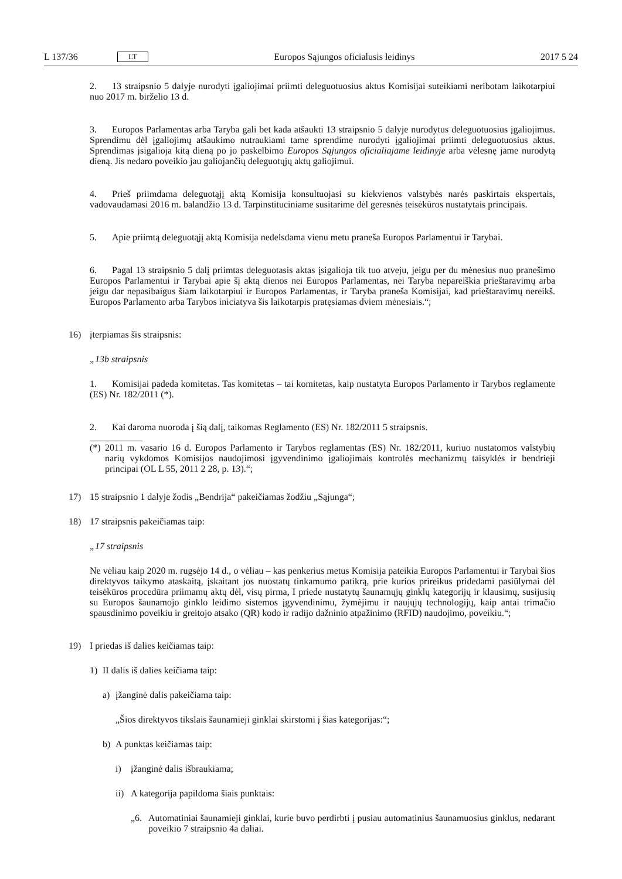L 137/36 LT Europos Sąjungos oficialusis leidinys 2017 5 24
2. 13 straipsnio 5 dalyje nurodyti įgaliojimai priimti deleguotuosius aktus Komisijai suteikiami neribotam laikotarpiui nuo 2017 m. birželio 13 d.
3. Europos Parlamentas arba Taryba gali bet kada atšaukti 13 straipsnio 5 dalyje nurodytus deleguotuosius įgaliojimus. Sprendimu dėl įgaliojimų atšaukimo nutraukiami tame sprendime nurodyti įgaliojimai priimti deleguo­tuosius aktus. Sprendimas įsigalioja kitą dieną po jo paskelbimo Europos Sąjungos oficialiajame leidinyje arba vėlesnę jame nurodytą dieną. Jis nedaro poveikio jau galiojančių deleguotųjų aktų galiojimui.
4. Prieš priimdama deleguotąjį aktą Komisija konsultuojasi su kiekvienos valstybės narės paskirtais ekspertais, vadovaudamasi 2016 m. balandžio 13 d. Tarpinstituciniame susitarime dėl geresnės teisėkūros nustatytais principais.
5. Apie priimtą deleguotąjį aktą Komisija nedelsdama vienu metu praneša Europos Parlamentui ir Tarybai.
6. Pagal 13 straipsnio 5 dalį priimtas deleguotasis aktas įsigalioja tik tuo atveju, jeigu per du mėnesius nuo pranešimo Europos Parlamentui ir Tarybai apie šį aktą dienos nei Europos Parlamentas, nei Taryba nepareiškia prieštaravimų arba jeigu dar nepasibaigus šiam laikotarpiui ir Europos Parlamentas, ir Taryba praneša Komisijai, kad prieštaravimų nereikš. Europos Parlamento arba Tarybos iniciatyva šis laikotarpis pratęsiamas dviem mėnesiais.“;
16) įterpiamas šis straipsnis:
„13b straipsnis
1. Komisijai padeda komitetas. Tas komitetas – tai komitetas, kaip nustatyta Europos Parlamento ir Tarybos reglamente (ES) Nr. 182/2011 (*).
2. Kai daroma nuoroda į šią dalį, taikomas Reglamento (ES) Nr. 182/2011 5 straipsnis.
(*) 2011 m. vasario 16 d. Europos Parlamento ir Tarybos reglamentas (ES) Nr. 182/2011, kuriuo nustatomos valstybių narių vykdomos Komisijos naudojimosi įgyvendinimo įgaliojimais kontrolės mechanizmų taisyklės ir bendrieji principai (OL L 55, 2011 2 28, p. 13).“;
17) 15 straipsnio 1 dalyje žodis „Bendrija“ pakeičiamas žodžiu „Sąjunga“;
18) 17 straipsnis pakeičiamas taip:
„17 straipsnis
Ne vėliau kaip 2020 m. rugsėjo 14 d., o vėliau – kas penkerius metus Komisija pateikia Europos Parlamentui ir Tarybai šios direktyvos taikymo ataskaitą, įskaitant jos nuostatų tinkamumo patikrą, prie kurios prireikus pridedami pasiūlymai dėl teisėkūros procedūra priimamų aktų dėl, visų pirma, I priede nustatytų šaunamųjų ginklų kategorijų ir klausimų, susijusių su Europos šaunamojo ginklo leidimo sistemos įgyvendinimu, žymėjimu ir naujųjų technologijų, kaip antai trimačio spausdinimo poveikiu ir greitojo atsako (QR) kodo ir radijo dažninio atpažinimo (RFID) naudojimo, poveikiu.“;
19) I priedas iš dalies keičiamas taip:
1) II dalis iš dalies keičiama taip:
a) įžanginė dalis pakeičiama taip:
„Šios direktyvos tikslais šaunamieji ginklai skirstomi į šias kategorijas:“;
b) A punktas keičiamas taip:
i) įžanginė dalis išbraukiama;
ii) A kategorija papildoma šiais punktais:
„6. Automatiniai šaunamieji ginklai, kurie buvo perdirbti į pusiau automatinius šaunamuosius ginklus, nedarant poveikio 7 straipsnio 4a daliai.